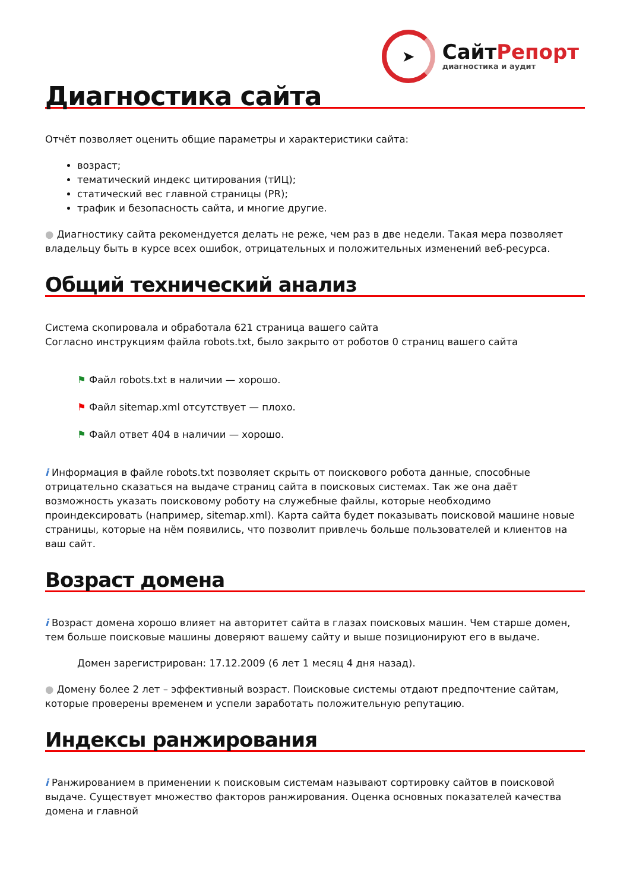➤
СайтРепорт
диагностика и аудит
Диагностика сайта
Отчёт позволяет оценить общие параметры и характеристики сайта:
возраст;
тематический индекс цитирования (тИЦ);
статический вес главной страницы (PR);
трафик и безопасность сайта, и многие другие.
● Диагностику сайта рекомендуется делать не реже, чем раз в две недели. Такая мера позволяет владельцу быть в курсе всех ошибок, отрицательных и положительных изменений веб-ресурса.
Общий технический анализ
Система скопировала и обработала 621 страница вашего сайта
Согласно инструкциям файла robots.txt, было закрыто от роботов 0 страниц вашего сайта
⚑ Файл robots.txt в наличии — хорошо.
⚑ Файл sitemap.xml отсутствует — плохо.
⚑ Файл ответ 404 в наличии — хорошо.
i Информация в файле robots.txt позволяет скрыть от поискового робота данные, способные отрицательно сказаться на выдаче страниц сайта в поисковых системах. Так же она даёт возможность указать поисковому роботу на служебные файлы, которые необходимо проиндексировать (например, sitemap.xml). Карта сайта будет показывать поисковой машине новые страницы, которые на нём появились, что позволит привлечь больше пользователей и клиентов на ваш сайт.
Возраст домена
i Возраст домена хорошо влияет на авторитет сайта в глазах поисковых машин. Чем старше домен, тем больше поисковые машины доверяют вашему сайту и выше позиционируют его в выдаче.
Домен зарегистрирован: 17.12.2009 (6 лет 1 месяц 4 дня назад).
● Домену более 2 лет – эффективный возраст. Поисковые системы отдают предпочтение сайтам, которые проверены временем и успели заработать положительную репутацию.
Индексы ранжирования
i Ранжированием в применении к поисковым системам называют сортировку сайтов в поисковой выдаче. Существует множество факторов ранжирования. Оценка основных показателей качества домена и главной